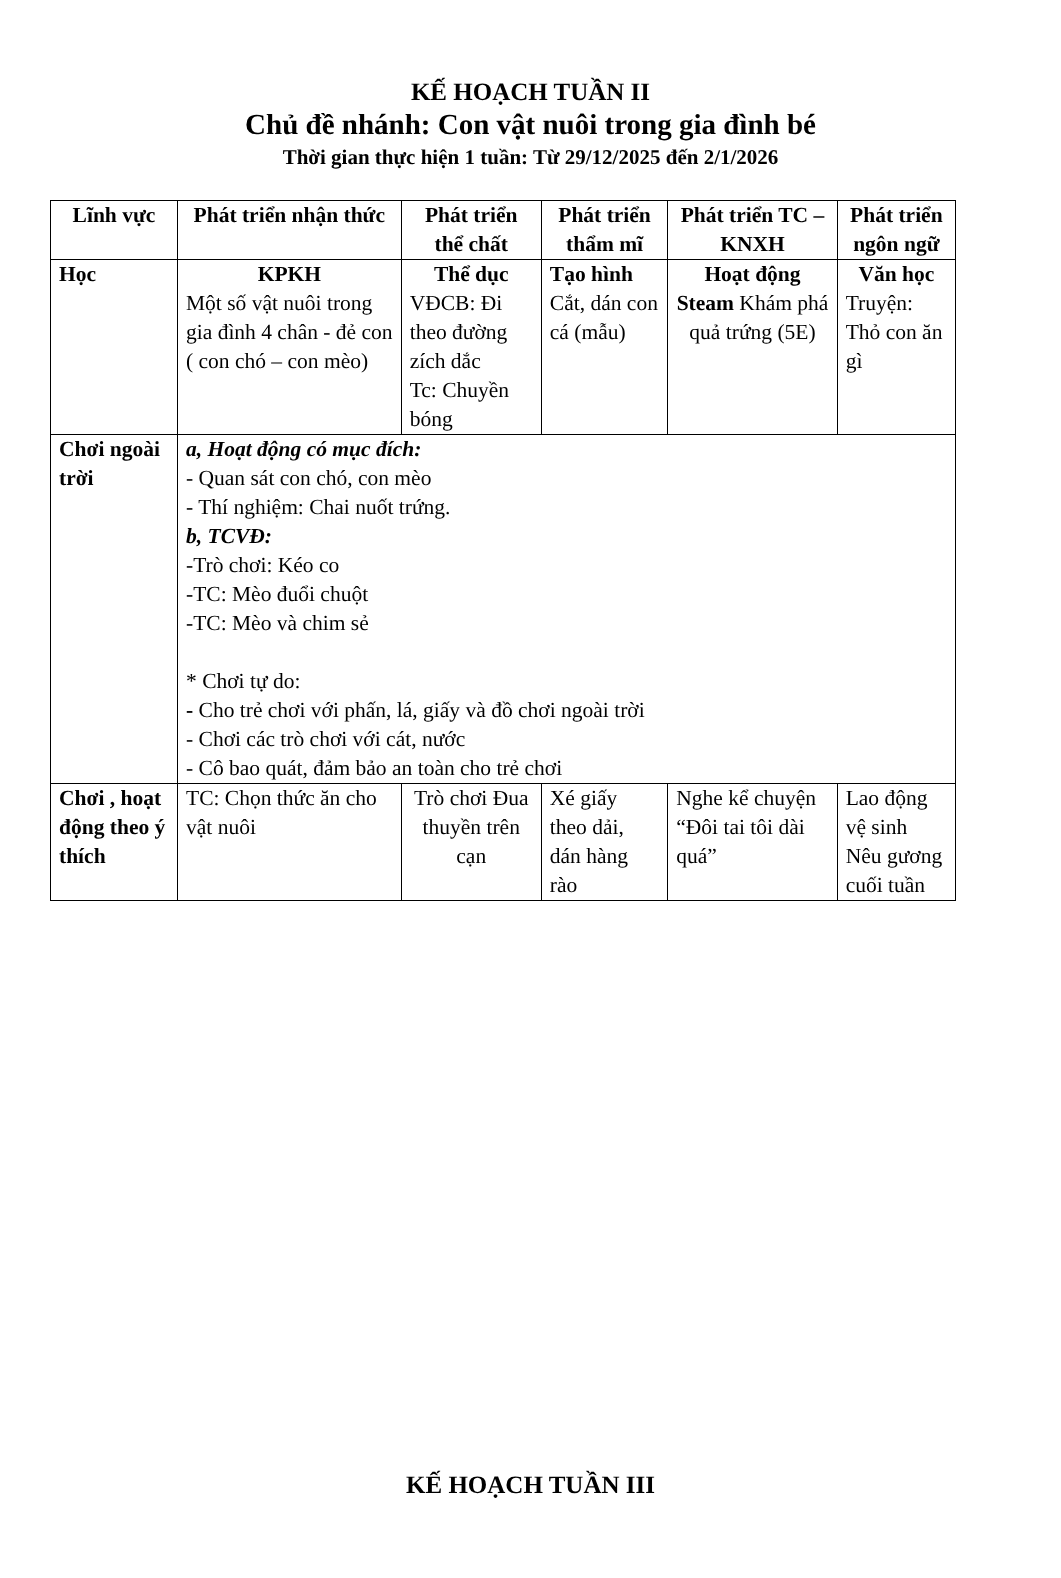KẾ HOẠCH TUẦN II
Chủ đề nhánh: Con vật nuôi trong gia đình bé
Thời gian thực hiện 1 tuần: Từ 29/12/2025 đến 2/1/2026
| Lĩnh vực | Phát triển nhận thức | Phát triển thể chất | Phát triển thẩm mĩ | Phát triển TC – KNXH | Phát triển ngôn ngữ |
| --- | --- | --- | --- | --- | --- |
| Học | KPKH Một số vật nuôi trong gia đình 4 chân - đẻ con ( con chó – con mèo) | Thể dục VĐCB: Đi theo đường zích dắc Tc: Chuyền bóng | Tạo hình Cắt, dán con cá (mẫu) | Hoạt động Steam Khám phá quả trứng (5E) | Văn học Truyện: Thỏ con ăn gì |
| Chơi ngoài trời | a, Hoạt động có mục đích: - Quan sát con chó, con mèo - Thí nghiệm: Chai nuốt trứng. b, TCVĐ: -Trò chơi: Kéo co -TC: Mèo đuổi chuột -TC: Mèo và chim sẻ * Chơi tự do: - Cho trẻ chơi với phấn, lá, giấy và đồ chơi ngoài trời - Chơi các trò chơi với cát, nước - Cô bao quát, đảm bảo an toàn cho trẻ chơi | | | | |
| Chơi , hoạt động theo ý thích | TC: Chọn thức ăn cho vật nuôi | Trò chơi Đua thuyền trên cạn | Xé giấy theo dải, dán hàng rào | Nghe kể chuyện “Đôi tai tôi dài quá” | Lao động vệ sinh Nêu gương cuối tuần |
KẾ HOẠCH TUẦN III